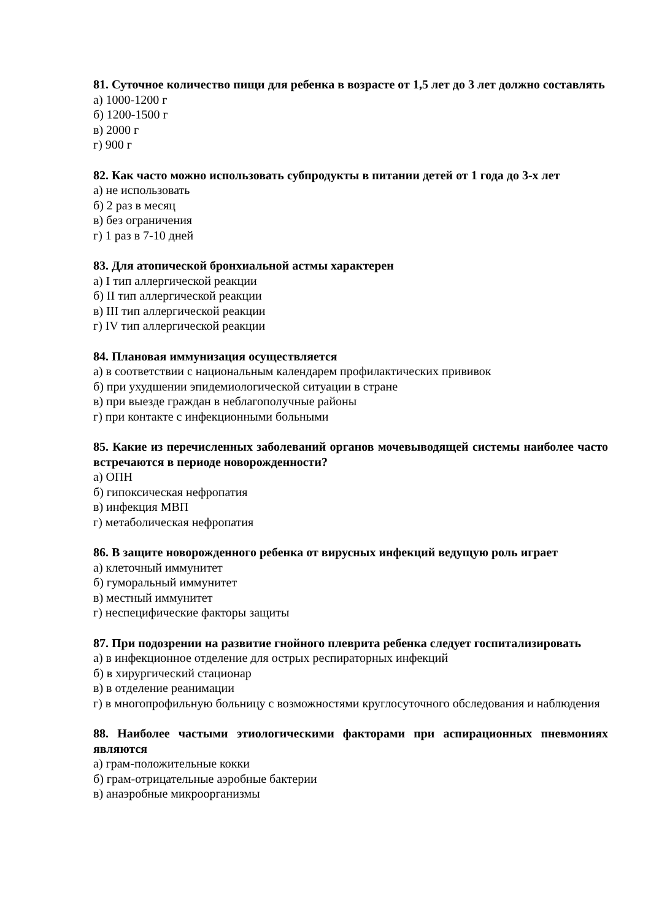81. Суточное количество пищи для ребенка в возрасте от 1,5 лет до 3 лет должно составлять
а) 1000-1200 г
б) 1200-1500 г
в) 2000 г
г) 900 г
82. Как часто можно использовать субпродукты в питании детей от 1 года до 3-х лет
а) не использовать
б) 2 раз в месяц
в) без ограничения
г) 1 раз в 7-10 дней
83. Для атопической бронхиальной астмы характерен
а) I тип аллергической реакции
б) II тип аллергической реакции
в) III тип аллергической реакции
г) IV тип аллергической реакции
84. Плановая иммунизация осуществляется
а) в соответствии с национальным календарем профилактических прививок
б) при ухудшении эпидемиологической ситуации в стране
в) при выезде граждан в неблагополучные районы
г) при контакте с инфекционными больными
85. Какие из перечисленных заболеваний органов мочевыводящей системы наиболее часто встречаются в периоде новорожденности?
а) ОПН
б) гипоксическая нефропатия
в) инфекция МВП
г) метаболическая нефропатия
86. В защите новорожденного ребенка от вирусных инфекций ведущую роль играет
а) клеточный иммунитет
б) гуморальный иммунитет
в) местный иммунитет
г) неспецифические факторы защиты
87. При подозрении на развитие гнойного плеврита ребенка следует госпитализировать
а) в инфекционное отделение для острых респираторных инфекций
б) в хирургический стационар
в) в отделение реанимации
г) в многопрофильную больницу с возможностями круглосуточного обследования и наблюдения
88. Наиболее частыми этиологическими факторами при аспирационных пневмониях являются
а) грам-положительные кокки
б) грам-отрицательные аэробные бактерии
в) анаэробные микроорганизмы